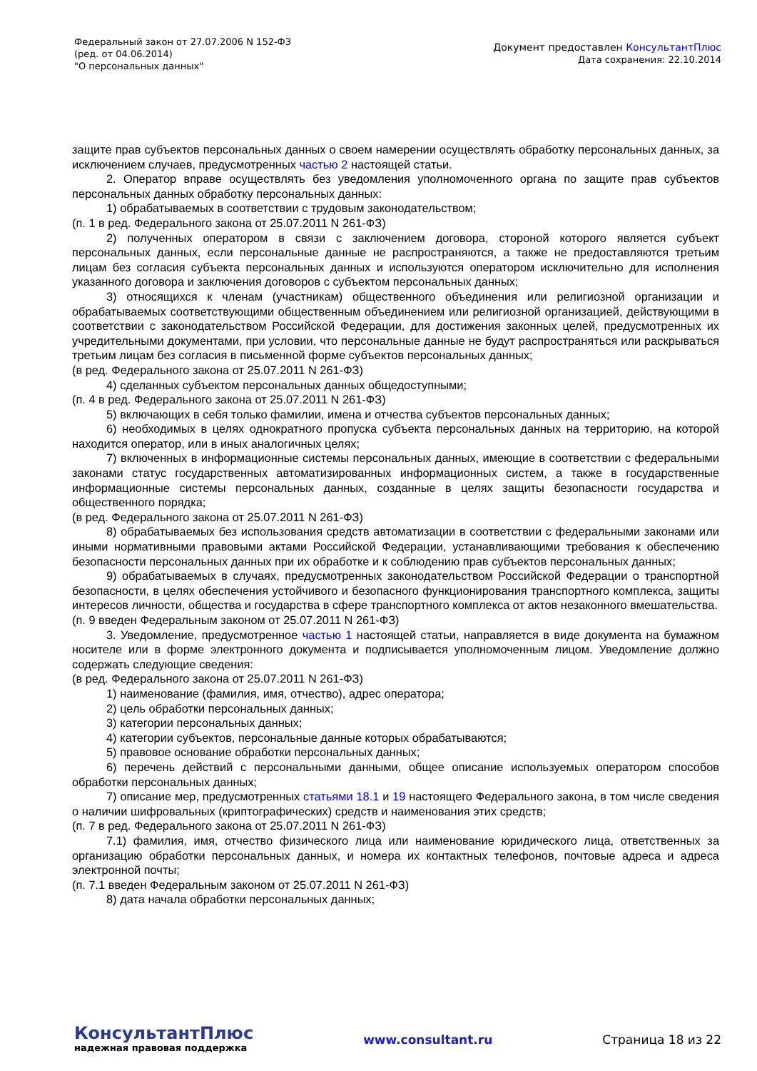Федеральный закон от 27.07.2006 N 152-ФЗ
(ред. от 04.06.2014)
"О персональных данных"
Документ предоставлен КонсультантПлюс
Дата сохранения: 22.10.2014
защите прав субъектов персональных данных о своем намерении осуществлять обработку персональных данных, за исключением случаев, предусмотренных частью 2 настоящей статьи.
2. Оператор вправе осуществлять без уведомления уполномоченного органа по защите прав субъектов персональных данных обработку персональных данных:
1) обрабатываемых в соответствии с трудовым законодательством;
(п. 1 в ред. Федерального закона от 25.07.2011 N 261-ФЗ)
2) полученных оператором в связи с заключением договора, стороной которого является субъект персональных данных, если персональные данные не распространяются, а также не предоставляются третьим лицам без согласия субъекта персональных данных и используются оператором исключительно для исполнения указанного договора и заключения договоров с субъектом персональных данных;
3) относящихся к членам (участникам) общественного объединения или религиозной организации и обрабатываемых соответствующими общественным объединением или религиозной организацией, действующими в соответствии с законодательством Российской Федерации, для достижения законных целей, предусмотренных их учредительными документами, при условии, что персональные данные не будут распространяться или раскрываться третьим лицам без согласия в письменной форме субъектов персональных данных;
(в ред. Федерального закона от 25.07.2011 N 261-ФЗ)
4) сделанных субъектом персональных данных общедоступными;
(п. 4 в ред. Федерального закона от 25.07.2011 N 261-ФЗ)
5) включающих в себя только фамилии, имена и отчества субъектов персональных данных;
6) необходимых в целях однократного пропуска субъекта персональных данных на территорию, на которой находится оператор, или в иных аналогичных целях;
7) включенных в информационные системы персональных данных, имеющие в соответствии с федеральными законами статус государственных автоматизированных информационных систем, а также в государственные информационные системы персональных данных, созданные в целях защиты безопасности государства и общественного порядка;
(в ред. Федерального закона от 25.07.2011 N 261-ФЗ)
8) обрабатываемых без использования средств автоматизации в соответствии с федеральными законами или иными нормативными правовыми актами Российской Федерации, устанавливающими требования к обеспечению безопасности персональных данных при их обработке и к соблюдению прав субъектов персональных данных;
9) обрабатываемых в случаях, предусмотренных законодательством Российской Федерации о транспортной безопасности, в целях обеспечения устойчивого и безопасного функционирования транспортного комплекса, защиты интересов личности, общества и государства в сфере транспортного комплекса от актов незаконного вмешательства.
(п. 9 введен Федеральным законом от 25.07.2011 N 261-ФЗ)
3. Уведомление, предусмотренное частью 1 настоящей статьи, направляется в виде документа на бумажном носителе или в форме электронного документа и подписывается уполномоченным лицом. Уведомление должно содержать следующие сведения:
(в ред. Федерального закона от 25.07.2011 N 261-ФЗ)
1) наименование (фамилия, имя, отчество), адрес оператора;
2) цель обработки персональных данных;
3) категории персональных данных;
4) категории субъектов, персональные данные которых обрабатываются;
5) правовое основание обработки персональных данных;
6) перечень действий с персональными данными, общее описание используемых оператором способов обработки персональных данных;
7) описание мер, предусмотренных статьями 18.1 и 19 настоящего Федерального закона, в том числе сведения о наличии шифровальных (криптографических) средств и наименования этих средств;
(п. 7 в ред. Федерального закона от 25.07.2011 N 261-ФЗ)
7.1) фамилия, имя, отчество физического лица или наименование юридического лица, ответственных за организацию обработки персональных данных, и номера их контактных телефонов, почтовые адреса и адреса электронной почты;
(п. 7.1 введен Федеральным законом от 25.07.2011 N 261-ФЗ)
8) дата начала обработки персональных данных;
КонсультантПлюс
надежная правовая поддержка
www.consultant.ru Страница 18 из 22